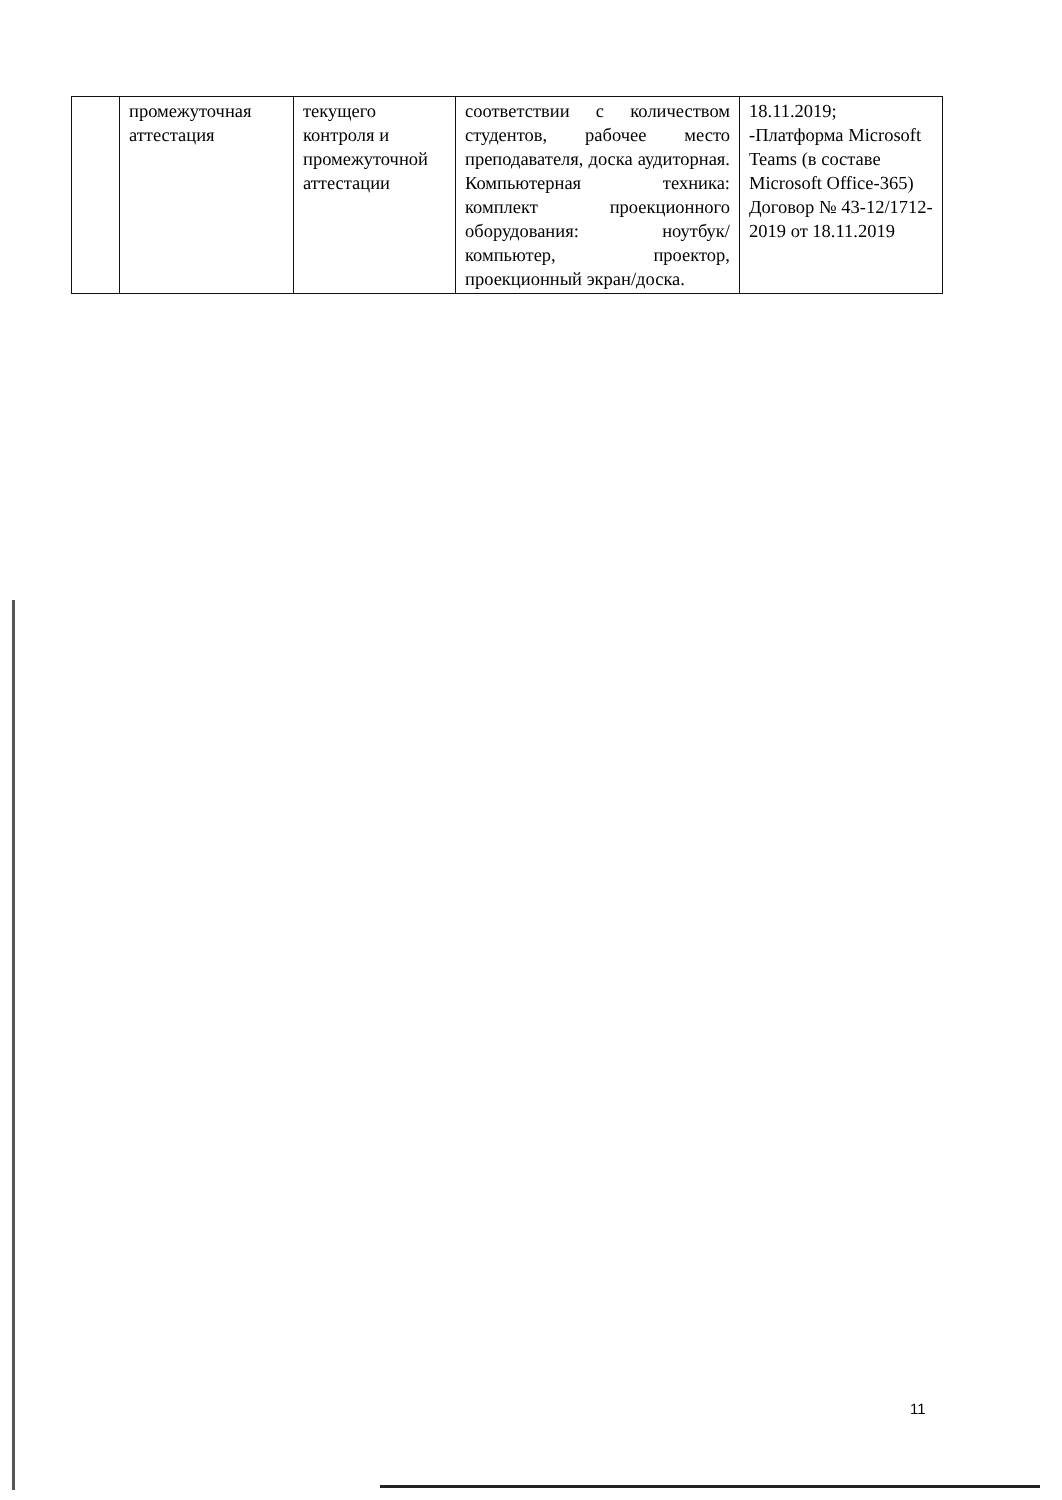| | промежуточная аттестация | текущего контроля и промежуточной аттестации | соответствии с количеством студентов, рабочее место преподавателя, доска аудиторная. Компьютерная техника: комплект проекционного оборудования: ноутбук/компьютер, проектор, проекционный экран/доска. | 18.11.2019; -Платформа Microsoft Teams (в составе Microsoft Office-365) Договор № 43-12/1712-2019 от 18.11.2019 |
11